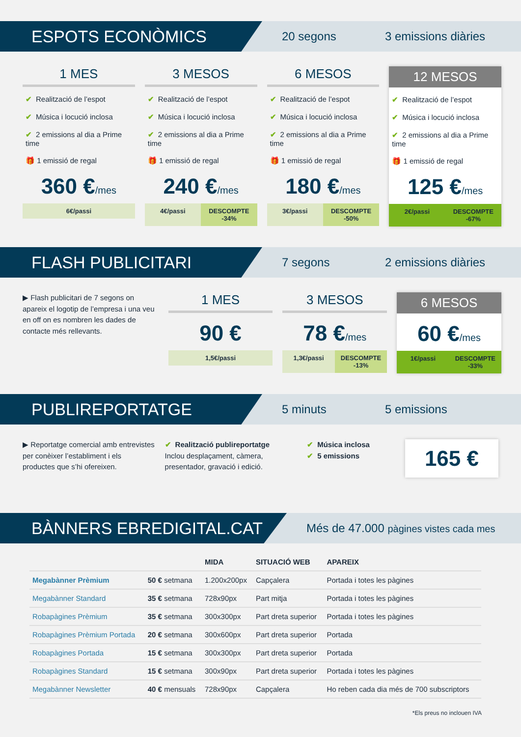ESPOTS ECONÒMICS
20 segons 3 emissions diàries
1 MES
✔ Realització de l’espot
✔ Música i locució inclosa
✔ 2 emissions al dia a Prime time
🎁 1 emissió de regal
360 €/mes
6€/passi
3 MESOS
✔ Realització de l’espot
✔ Música i locució inclosa
✔ 2 emissions al dia a Prime time
🎁 1 emissió de regal
240 €/mes
4€/passi DESCOMPTE -34%
6 MESOS
✔ Realització de l’espot
✔ Música i locució inclosa
✔ 2 emissions al dia a Prime time
🎁 1 emissió de regal
180 €/mes
3€/passi DESCOMPTE -50%
12 MESOS
✔ Realització de l’espot
✔ Música i locució inclosa
✔ 2 emissions al dia a Prime time
🎁 1 emissió de regal
125 €/mes
2€/passi DESCOMPTE -67%
FLASH PUBLICITARI
7 segons 2 emissions diàries
▶ Flash publicitari de 7 segons on apareix el logotip de l’empresa i una veu en off on es nombren les dades de contacte més rellevants.
1 MES
90 €
1,5€/passi
3 MESOS
78 €/mes
1,3€/passi DESCOMPTE -13%
6 MESOS
60 €/mes
1€/passi DESCOMPTE -33%
PUBLIREPORTATGE
5 minuts 5 emissions
▶ Reportatge comercial amb entrevistes per conèixer l’establiment i els productes que s’hi ofereixen.
✔ Realització publireportatge
Inclou desplaçament, càmera, presentador, gravació i edició.
✔ Música inclosa
✔ 5 emissions
165 €
BÀNNERS EBREDIGITAL.CAT
Més de 47.000 pàgines vistes cada mes
| | | MIDA | SITUACIÓ WEB | APAREIX |
| --- | --- | --- | --- | --- |
| Megabànner Prèmium | 50 € setmana | 1.200x200px | Capçalera | Portada i totes les pàgines |
| Megabànner Standard | 35 € setmana | 728x90px | Part mitja | Portada i totes les pàgines |
| Robapàgines Prèmium | 35 € setmana | 300x300px | Part dreta superior | Portada i totes les pàgines |
| Robapàgines Prèmium Portada | 20 € setmana | 300x600px | Part dreta superior | Portada |
| Robapàgines Portada | 15 € setmana | 300x300px | Part dreta superior | Portada |
| Robapàgines Standard | 15 € setmana | 300x90px | Part dreta superior | Portada i totes les pàgines |
| Megabànner Newsletter | 40 € mensuals | 728x90px | Capçalera | Ho reben cada dia més de 700 subscriptors |
*Els preus no inclouen IVA